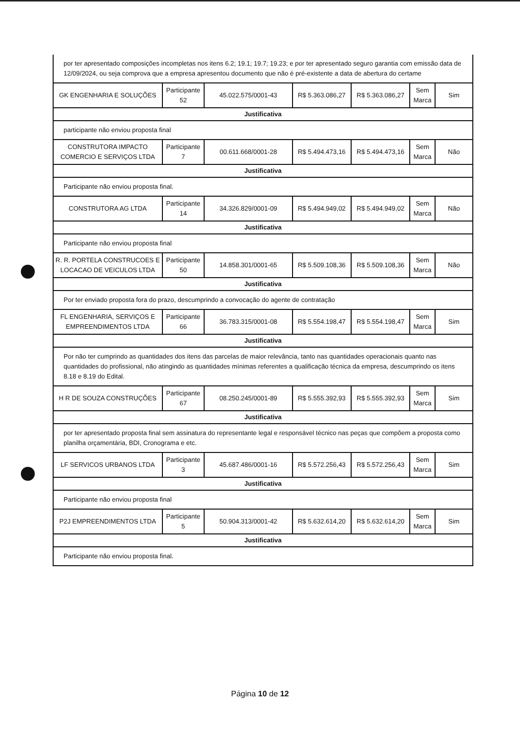por ter apresentado composições incompletas nos itens 6.2; 19.1; 19.7; 19.23; e por ter apresentado seguro garantia com emissão data de 12/09/2024, ou seja comprova que a empresa apresentou documento que não é pré-existente a data de abertura do certame
| GK ENGENHARIA E SOLUÇÕES | Participante 52 | 45.022.575/0001-43 | R$ 5.363.086,27 | R$ 5.363.086,27 | Sem Marca | Sim |
| Justificativa | | | | | | |
| participante não enviou proposta final | | | | | | |
| CONSTRUTORA IMPACTO COMERCIO E SERVIÇOS LTDA | Participante 7 | 00.611.668/0001-28 | R$ 5.494.473,16 | R$ 5.494.473,16 | Sem Marca | Não |
| Justificativa | | | | | | |
| Participante não enviou proposta final. | | | | | | |
| CONSTRUTORA AG LTDA | Participante 14 | 34.326.829/0001-09 | R$ 5.494.949,02 | R$ 5.494.949,02 | Sem Marca | Não |
| Justificativa | | | | | | |
| Participante não enviou proposta final | | | | | | |
| R. R. PORTELA CONSTRUCOES E LOCACAO DE VEICULOS LTDA | Participante 50 | 14.858.301/0001-65 | R$ 5.509.108,36 | R$ 5.509.108,36 | Sem Marca | Não |
| Justificativa | | | | | | |
| Por ter enviado proposta fora do prazo, descumprindo a convocação do agente de contratação | | | | | | |
| FL ENGENHARIA, SERVIÇOS E EMPREENDIMENTOS LTDA | Participante 66 | 36.783.315/0001-08 | R$ 5.554.198,47 | R$ 5.554.198,47 | Sem Marca | Sim |
| Justificativa | | | | | | |
| Por não ter cumprindo as quantidades dos itens das parcelas de maior relevância, tanto nas quantidades operacionais quanto nas quantidades do profissional, não atingindo as quantidades mínimas referentes a qualificação técnica da empresa, descumprindo os itens 8.18 e 8.19 do Edital. | | | | | | |
| H R DE SOUZA CONSTRUÇÕES | Participante 67 | 08.250.245/0001-89 | R$ 5.555.392,93 | R$ 5.555.392,93 | Sem Marca | Sim |
| Justificativa | | | | | | |
| por ter apresentado proposta final sem assinatura do representante legal e responsável técnico nas peças que compõem a proposta como planilha orçamentária, BDI, Cronograma e etc. | | | | | | |
| LF SERVICOS URBANOS LTDA | Participante 3 | 45.687.486/0001-16 | R$ 5.572.256,43 | R$ 5.572.256,43 | Sem Marca | Sim |
| Justificativa | | | | | | |
| Participante não enviou proposta final | | | | | | |
| P2J EMPREENDIMENTOS LTDA | Participante 5 | 50.904.313/0001-42 | R$ 5.632.614,20 | R$ 5.632.614,20 | Sem Marca | Sim |
| Justificativa | | | | | | |
| Participante não enviou proposta final. | | | | | | |
Página 10 de 12